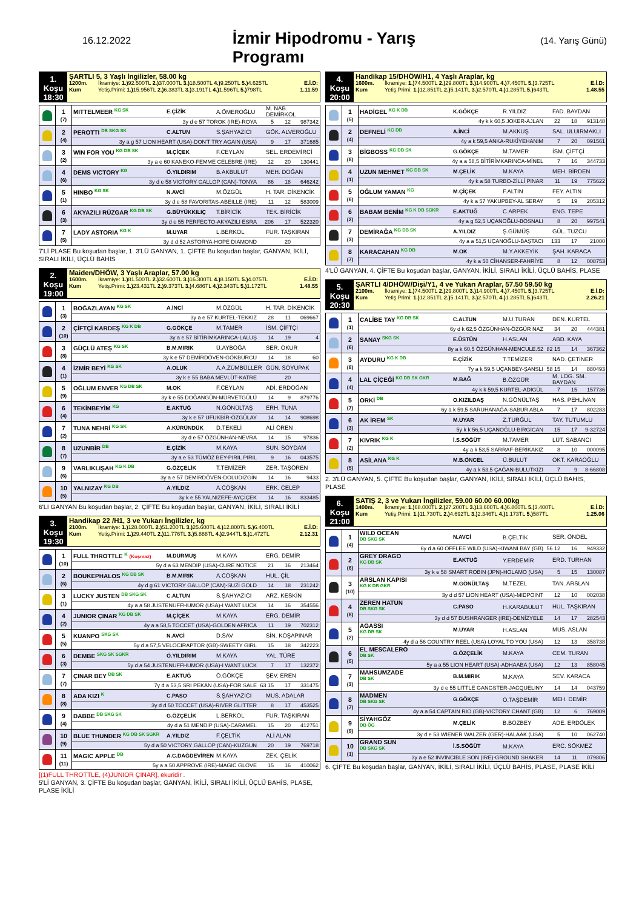16.12.2022
İzmir Hipodromu - Yarış Programı
(14. Yarış Günü)
1. Koşu
18:30
ŞARTLI 5, 3 Yaşlı İngilizler, 58.00 kg
1200m. İkramiye: 1.) 92.500TL 2.) 37.000TL 3.) 18.500TL 4.) 9.250TL 5.) 4.625TL E.İ.D:
Kum Yetiş.Primi: 1.) 15.956TL 2.) 6.383TL 3.) 3.191TL 4.) 1.596TL 5.) 798TL 1.11.59
| | 1 (7) | MITTELMEER <sup>KG SK</sup> | E.ÇİZİK | A.ÖMEROĞLU | M. NAB. DEMİRKOL |
| | | 3y d e 57 TOROK (IRE)-ROYA 5 12 987342 | | | |
| | 2 (4) | PEROTTI <sup>DB SKG SK</sup> | C.ALTUN | S.ŞAHYAZICI | GÖK. ALVEROĞLU |
| | | 3y a g 57 LION HEART (USA)-DON'T TRY AGAIN (USA) 9 17 371685 | | | |
| | 3 (2) | WIN FOR YOU <sup>KG DB SK</sup> | M.ÇİÇEK | F.CEYLAN | SEL. ERDEMİRCİ |
| | | 3y a e 60 KANEKO-FEMME CELEBRE (IRE) 12 20 130441 | | | |
| | 4 (6) | DEMS VICTORY <sup>KG</sup> | Ö.YILDIRIM | B.AKBULUT | MEH. DOĞAN |
| | | 3y d e 58 VICTORY GALLOP (CAN)-TONYA 86 18 646242 | | | |
| | 5 (1) | HINBO <sup>KG SK</sup> | N.AVCİ | M.ÖZGÜL | H. TAR. DİKENCİK |
| | | 3y d e 58 FAVORITAS-ABEILLE (IRE) 11 12 583009 | | | |
| | 6 (3) | AKYAZILI RÜZGAR <sup>KG DB SK</sup> | G.BÜYÜKKILIÇ | T.BİRİCİK | TEK. BİRİCİK |
| | | 3y d e 55 PERFECTO-AKYAZILI ESRA 206 17 522320 | | | |
| | 7 (5) | LADY ASTORIA <sup>KG K</sup> | M.UYAR | L.BERKOL | FUR. TAŞKIRAN |
| | | 3y d d 52 ASTORYA-HOPE DIAMOND 20 | | | |
7'Lİ PLASE Bu koşudan başlar, 1. 3'LÜ GANYAN, 1. ÇİFTE Bu koşudan başlar, GANYAN, İKİLİ, SIRALI İKİLİ, ÜÇLÜ BAHİS
2. Koşu
19:00
Maiden/DHÖW, 3 Yaşlı Araplar, 57.00 kg
1600m. İkramiye: 1.) 81.500TL 2.) 32.600TL 3.) 16.300TL 4.) 8.150TL 5.) 4.075TL E.İ.D:
Kum Yetiş.Primi: 1.) 23.431TL 2.) 9.373TL 3.) 4.686TL 4.) 2.343TL 5.) 1.172TL 1.48.55
| | 1 (3) | BOĞAZLAYAN <sup>KG SK</sup> | A.İNCİ | M.ÖZGÜL | H. TAR. DİKENCİK |
| | | 3y a e 57 KURTEL-TEKKIZ 28 11 069667 | | | |
| | 2 (10) | ÇİFTÇİ KARDEŞ <sup>KG K DB</sup> | G.GÖKÇE | M.TAMER | İSM. ÇİFTÇİ |
| | | 3y a e 57 BİTİRİMKARINCA-LALUŞ 14 19 4 | | | |
| | 3 (8) | GÜÇLÜ ATEŞ <sup>KG SK</sup> | B.M.MIRIK | Ü.AYBOĞA | SER. OKUR |
| | | 3y k e 57 DEMİRDÖVEN-GÖKBURCU 14 18 60 | | | |
| | 4 (1) | İZMİR BEYİ <sup>KG SK</sup> | A.OLUK | A.A.ZÜMBÜLLER | GÜN. SOYUPAK |
| | | 3y k e 55 BABA MEVLÜT-KATRE 20 | | | |
| | 5 (9) | OĞLUM ENVER <sup>KG DB SK</sup> | M.OK | F.CEYLAN | ADİ. ERDOĞAN |
| | | 3y k e 55 DOĞANGÜN-MÜRVETGÜLÜ 14 9 879776 | | | |
| | 6 (4) | TEKİNBEYİM <sup>KG</sup> | E.AKTUĞ | N.GÖNÜLTAŞ | ERH. TUNA |
| | | 3y k e 57 UFUKBİR-ÖZGÜLAY 14 14 908698 | | | |
| | 7 (2) | TUNA NEHRİ <sup>KG SK</sup> | A.KÜRÜNDÜK | D.TEKELİ | ALİ ÖREN |
| | | 3y d e 57 ÖZGÜNHAN-NEVRA 14 15 97836 | | | |
| | 8 (7) | UZUNBİR <sup>DB</sup> | E.ÇİZİK | M.KAYA | SUN. SOYDAM |
| | | 3y a e 53 TÜMÖZ BEY-PIRIL PIRIL 9 16 043575 | | | |
| | 9 (6) | VARLIKLIŞAH <sup>KG K DB</sup> | G.ÖZÇELİK | T.TEMİZER | ZER. TAŞÖREN |
| | | 3y a e 57 DEMİRDÖVEN-DOLUDİZGİN 14 16 9433 | | | |
| | 10 (5) | YALNIZAY <sup>KG DB</sup> | A.YILDIZ | A.COŞKAN | ERK. CELEP |
| | | 3y k e 55 YALNIZEFE-AYÇİÇEK 14 16 833485 | | | |
6'LI GANYAN Bu koşudan başlar, 2. ÇİFTE Bu koşudan başlar, GANYAN, İKİLİ, SIRALI İKİLİ
3. Koşu
19:30
Handikap 22 /H1, 3 ve Yukarı İngilizler, kg
2100m. İkramiye: 1.) 128.000TL 2.) 51.200TL 3.) 25.600TL 4.) 12.800TL 5.) 6.400TL E.İ.D:
Kum Yetiş.Primi: 1.) 29.440TL 2.) 11.776TL 3.) 5.888TL 4.) 2.944TL 5.) 1.472TL 2.12.31
| | 1 (10) | FULL THROTTLE <sup>K</sup> (Koşmaz) | M.DURMUŞ | M.KAYA | ERG. DEMİR |
| | | 5y d a 63 MENDIP (USA)-CURE NOTICE 21 16 213464 | | | |
| | 2 (6) | BOUKEPHALOS <sup>KG DB SK</sup> | B.M.MIRIK | A.COŞKAN | HUL. ÇİL |
| | | 4y d g 61 VICTORY GALLOP (CAN)-SUZİ GOLD 14 18 231242 | | | |
| | 3 (1) | LUCKY JUSTEN <sup>DB SKG SK</sup> | C.ALTUN | S.ŞAHYAZICI | ARZ. KESKİN |
| | | 4y a a 58 JUSTENUFFHUMOR (USA)-I WANT LUCK 14 16 354556 | | | |
| | 4 (2) | JUNIOR ÇINAR <sup>KG DB SK</sup> | M.ÇİÇEK | M.KAYA | ERG. DEMİR |
| | | 4y a a 58,5 TOCCET (USA)-GOLDEN AFRICA 11 19 702312 | | | |
| | 5 (5) | KUANPO <sup>SKG SK</sup> | N.AVCİ | D.SAV | SİN. KOŞAPINAR |
| | | 5y d a 57,5 VELOCIRAPTOR (GB)-SWEETY GIRL 15 18 342223 | | | |
| | 6 (3) | DEMBE <sup>SKG SK SGKR</sup> | Ö.YILDIRIM | M.KAYA | YAL. TÜRE |
| | | 5y d a 54 JUSTENUFFHUMOR (USA)-I WANT LUCK 7 17 132372 | | | |
| | 7 (7) | ÇINAR BEY <sup>DB SK</sup> | E.AKTUĞ | Ö.GÖKÇE | ŞEV. EREN |
| | | 7y d a 53,5 SRI PEKAN (USA)-FOR SALE 63 15 17 331475 | | | |
| | 8 (8) | ADA KIZI <sup>K</sup> | C.PASO | S.ŞAHYAZICI | MUS. ADALAR |
| | | 3y d d 50 TOCCET (USA)-RIVER GLITTER 8 17 453525 | | | |
| | 9 (4) | DABBE <sup>DB SKG SK</sup> | G.ÖZÇELİK | L.BERKOL | FUR. TAŞKIRAN |
| | | 4y d a 51 MENDIP (USA)-CARAMEL 15 20 412751 | | | |
| | 10 (9) | BLUE THUNDER <sup>KG DB SK SGKR</sup> | A.YILDIZ | F.ÇELTİK | ALİ ALAN |
| | | 5y d a 50 VICTORY GALLOP (CAN)-KUZGUN 20 19 769718 | | | |
| | 11 (11) | MAGIC APPLE <sup>DB</sup> | A.C.DAĞDEVİREN | M.KAYA | ZEK. ÇELİK |
| | | 5y a a 50 APPROVE (IRE)-MAGIC GLOVE 15 16 410062 | | | |
[(1)FULL THROTTLE, (4)JUNIOR ÇINAR], ekuridir .
5'Lİ GANYAN, 3. ÇİFTE Bu koşudan başlar, GANYAN, İKİLİ, SIRALI İKİLİ, ÜÇLÜ BAHİS, PLASE, PLASE İKİLİ
4. Koşu
20:00
Handikap 15/DHÖW/H1, 4 Yaşlı Araplar, kg
1600m. İkramiye: 1.) 74.500TL 2.) 29.800TL 3.) 14.900TL 4.) 7.450TL 5.) 3.725TL E.İ.D:
Kum Yetiş.Primi: 1.) 12.851TL 2.) 5.141TL 3.) 2.570TL 4.) 1.285TL 5.) 643TL 1.48.55
| | 1 (5) | HADİGEL <sup>KG K DB</sup> | K.GÖKÇE | R.YILDIZ | FAD. BAYDAN |
| | | 4y k k 60,5 JOKER-AJLAN 22 18 913148 | | | |
| | 2 (4) | DEFNELİ <sup>KG DB</sup> | A.İNCİ | M.AKKUŞ | SAL. ULUIRMAKLI |
| | | 4y a k 59,5 ANKA-RUKİYEHANIM 7 20 091561 | | | |
| | 3 (8) | BİGBOSS <sup>KG DB SK</sup> | G.GÖKÇE | M.TAMER | İSM. ÇİFTÇİ |
| | | 4y a a 58,5 BİTİRİMKARINCA-MİNEL 7 16 344733 | | | |
| | 4 (1) | UZUN MEHMET <sup>KG DB SK</sup> | M.ÇELİK | M.KAYA | MEH. BİRDEN |
| | | 4y k a 58 TURBO-ZİLLİ PINAR 11 19 775622 | | | |
| | 5 (6) | OĞLUM YAMAN <sup>KG</sup> | M.ÇİÇEK | F.ALTIN | FEY. ALTIN |
| | | 4y k a 57 YAKUPBEY-AL SERAY 5 19 205312 | | | |
| | 6 (2) | BABAM BENİM <sup>KG K DB SGKR</sup> | E.AKTUĞ | C.ARPEK | ENG. TEPE |
| | | 4y a g 52,5 UÇANOĞLU-BOSNALI 8 20 997541 | | | |
| | 7 (3) | DEMİRAĞA <sup>KG DB SK</sup> | A.YILDIZ | Ş.GÜMÜŞ | GÜL. TUZCU |
| | | 4y a a 51,5 UÇANOĞLU-BAŞTACI 133 17 21000 | | | |
| | 8 (7) | KARACAHAN <sup>KG DB</sup> | M.OK | M.Y.AKKEYİK | ŞAH. KARACA |
| | | 4y k a 50 CİHANSER-FAHRİYE 8 12 008753 | | | |
4'LÜ GANYAN, 4. ÇİFTE Bu koşudan başlar, GANYAN, İKİLİ, SIRALI İKİLİ, ÜÇLÜ BAHİS, PLASE
5. Koşu
20:30
ŞARTLI 4/DHÖW/Dişi/Y1, 4 ve Yukarı Araplar, 57.50 59.50 kg
2100m. İkramiye: 1.) 74.500TL 2.) 29.800TL 3.) 14.900TL 4.) 7.450TL 5.) 3.725TL E.İ.D:
Kum Yetiş.Primi: 1.) 12.851TL 2.) 5.141TL 3.) 2.570TL 4.) 1.285TL 5.) 643TL 2.26.21
| | 1 (1) | CALİBE TAY <sup>KG DB SK</sup> | C.ALTUN | M.U.TURAN | DEN. KURTEL |
| | | 6y d k 62,5 ÖZGÜNHAN-ÖZGÜR NAZ 34 20 444381 | | | |
| | 2 (6) | SANAY <sup>SKG SK</sup> | E.ÜSTÜN | H.ASLAN | ABD. KAYA |
| | | 8y a k 60,5 ÖZGÜNHAN-MENCULE.52 82 15 14 367362 | | | |
| | 3 (8) | AYDURU <sup>KG K DB</sup> | E.ÇİZİK | T.TEMİZER | NAD. ÇETİNER |
| | | 7y a k 59,5 UÇANBEY-ŞANSLI 58 15 14 880493 | | | |
| | 4 (4) | LAL ÇİÇEĞİ <sup>KG DB SK GKR</sup> | M.BAĞ | B.ÖZGÜR | M. LOG. SM. BAYDAN |
| | | 4y k k 59,5 KURTEL-ADIGÜL 7 15 157736 | | | |
| | 5 (7) | ORKİ <sup>DB</sup> | O.KIZILDAŞ | N.GÖNÜLTAŞ | HAS. PEHLİVAN |
| | | 6y a k 59,5 SARUHANAĞA-SABUR ABLA 7 17 802283 | | | |
| | 6 (3) | AK İREM <sup>SK</sup> | M.UYAR | Z.TURĞUL | TAY. TUTUMLU |
| | | 5y k k 56,5 UÇANOĞLU-BİRGİCAN 15 17 9-32724 | | | |
| | 7 (2) | KIVRIK <sup>KG K</sup> | İ.S.SÖĞÜT | M.TAMER | LÜT. SABANCI |
| | | 4y a k 53,5 SARRAF-BERİKAKIZ 8 10 000095 | | | |
| | 8 (5) | ASİLANA <sup>KG K</sup> | M.B.ÖNCEL | Ü.BULUT | OKT. KARAOĞLU |
| | | 4y a k 53,5 ÇAĞAN-BULUTKIZI 7 9 8-66808 | | | |
2. 3'LÜ GANYAN, 5. ÇİFTE Bu koşudan başlar, GANYAN, İKİLİ, SIRALI İKİLİ, ÜÇLÜ BAHİS, PLASE
6. Koşu
21:00
SATIŞ 2, 3 ve Yukarı İngilizler, 59.00 60.00 60.00kg
1400m. İkramiye: 1.) 68.000TL 2.) 27.200TL 3.) 13.600TL 4.) 6.800TL 5.) 3.400TL E.İ.D:
Kum Yetiş.Primi: 1.) 11.730TL 2.) 4.692TL 3.) 2.346TL 4.) 1.173TL 5.) 587TL 1.25.06
| | 1 (4) | WILD OCEAN <sup>DB SKG SK</sup> | N.AVCİ | B.ÇELTİK | SER. ÖNDEL |
| | | 6y d a 60 OFFLEE WILD (USA)-KIWANI BAY (GB) 56 12 16 949332 | | | |
| | 2 (6) | GREY DRAGO <sup>KG DB SK</sup> | E.AKTUĞ | Y.ERDEMİR | ERD. TURHAN |
| | | 3y k e 58 SMART ROBIN (JPN)-HOLAMO (USA) 5 15 130087 | | | |
| | 3 (10) | ARSLAN KAPISI <sup>KG K DB GKR</sup> | M.GÖNÜLTAŞ | M.TEZEL | TAN. ARSLAN |
| | | 3y d d 57 LION HEART (USA)-MIDPOINT 12 10 002038 | | | |
| | 4 (8) | ZEREN HATUN <sup>DB SKG SK</sup> | C.PASO | H.KARABULUT | HUL. TAŞKIRAN |
| | | 3y d d 57 BUSHRANGER (IRE)-DENİZYELE 14 17 282543 | | | |
| | 5 (2) | AGASSI <sup>KG DB SK</sup> | M.UYAR | H.ASLAN | MUS. ASLAN |
| | | 4y d a 56 COUNTRY REEL (USA)-LOYAL TO YOU (USA) 12 13 358738 | | | |
| | 6 (5) | EL MESCALERO <sup>DB SK</sup> | G.ÖZÇELİK | M.KAYA | CEM. TURAN |
| | | 5y a a 55 LION HEART (USA)-ADHAABA (USA) 12 13 858045 | | | |
| | 7 (3) | MAHSUMZADE <sup>DB SK</sup> | B.M.MIRIK | M.KAYA | SEV. KARACA |
| | | 3y d e 55 LITTLE GANGSTER-JACQUELINY 14 14 043759 | | | |
| | 8 (7) | MADMEN <sup>DB SKG SK</sup> | G.GÖKÇE | O.TAŞDEMİR | MEH. DEMİR |
| | | 4y a a 54 CAPTAIN RIO (GB)-VICTORY CHANT (GB) 12 6 769009 | | | |
| | 9 (9) | SİYAHGÖZ <sup>DB ÖG</sup> | M.ÇELİK | B.BOZBEY | ADE. ERDÖLEK |
| | | 3y d e 53 WIENER WALZER (GER)-HALAAK (USA) 5 10 062740 | | | |
| | 10 (1) | GRAND SUN <sup>DB SKG SK</sup> | İ.S.SÖĞÜT | M.KAYA | ERC. SÖKMEZ |
| | | 3y a e 52 INVINCIBLE SON (IRE)-GROUND SHAKER 14 11 079806 | | | |
6. ÇİFTE Bu koşudan başlar, GANYAN, İKİLİ, SIRALI İKİLİ, ÜÇLÜ BAHİS, PLASE, PLASE İKİLİ